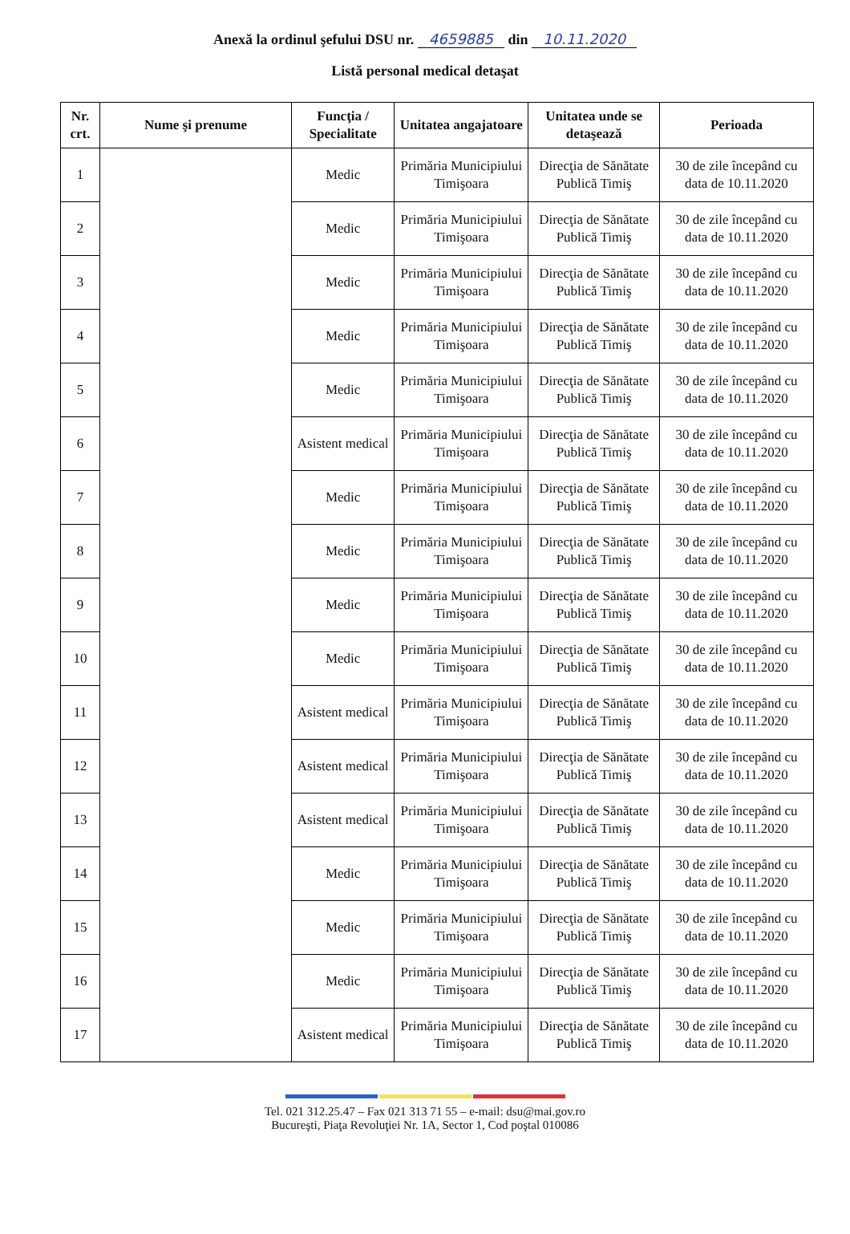Anexă la ordinul şefului DSU nr. 4659885 din 10.11.2020
Listă personal medical detaşat
| Nr. crt. | Nume şi prenume | Funcţia / Specialitate | Unitatea angajatoare | Unitatea unde se detaşează | Perioada |
| --- | --- | --- | --- | --- | --- |
| 1 | | Medic | Primăria Municipiului Timişoara | Direcţia de Sănătate Publică Timiş | 30 de zile începând cu data de 10.11.2020 |
| 2 | | Medic | Primăria Municipiului Timişoara | Direcţia de Sănătate Publică Timiş | 30 de zile începând cu data de 10.11.2020 |
| 3 | | Medic | Primăria Municipiului Timişoara | Direcţia de Sănătate Publică Timiş | 30 de zile începând cu data de 10.11.2020 |
| 4 | | Medic | Primăria Municipiului Timişoara | Direcţia de Sănătate Publică Timiş | 30 de zile începând cu data de 10.11.2020 |
| 5 | | Medic | Primăria Municipiului Timişoara | Direcţia de Sănătate Publică Timiş | 30 de zile începând cu data de 10.11.2020 |
| 6 | | Asistent medical | Primăria Municipiului Timişoara | Direcţia de Sănătate Publică Timiş | 30 de zile începând cu data de 10.11.2020 |
| 7 | | Medic | Primăria Municipiului Timişoara | Direcţia de Sănătate Publică Timiş | 30 de zile începând cu data de 10.11.2020 |
| 8 | | Medic | Primăria Municipiului Timişoara | Direcţia de Sănătate Publică Timiş | 30 de zile începând cu data de 10.11.2020 |
| 9 | | Medic | Primăria Municipiului Timişoara | Direcţia de Sănătate Publică Timiş | 30 de zile începând cu data de 10.11.2020 |
| 10 | | Medic | Primăria Municipiului Timişoara | Direcţia de Sănătate Publică Timiş | 30 de zile începând cu data de 10.11.2020 |
| 11 | | Asistent medical | Primăria Municipiului Timişoara | Direcţia de Sănătate Publică Timiş | 30 de zile începând cu data de 10.11.2020 |
| 12 | | Asistent medical | Primăria Municipiului Timişoara | Direcţia de Sănătate Publică Timiş | 30 de zile începând cu data de 10.11.2020 |
| 13 | | Asistent medical | Primăria Municipiului Timişoara | Direcţia de Sănătate Publică Timiş | 30 de zile începând cu data de 10.11.2020 |
| 14 | | Medic | Primăria Municipiului Timişoara | Direcţia de Sănătate Publică Timiş | 30 de zile începând cu data de 10.11.2020 |
| 15 | | Medic | Primăria Municipiului Timişoara | Direcţia de Sănătate Publică Timiş | 30 de zile începând cu data de 10.11.2020 |
| 16 | | Medic | Primăria Municipiului Timişoara | Direcţia de Sănătate Publică Timiş | 30 de zile începând cu data de 10.11.2020 |
| 17 | | Asistent medical | Primăria Municipiului Timişoara | Direcţia de Sănătate Publică Timiş | 30 de zile începând cu data de 10.11.2020 |
Tel. 021 312.25.47 – Fax 021 313 71 55 – e-mail: dsu@mai.gov.ro
Bucureşti, Piaţa Revoluţiei Nr. 1A, Sector 1, Cod poştal 010086